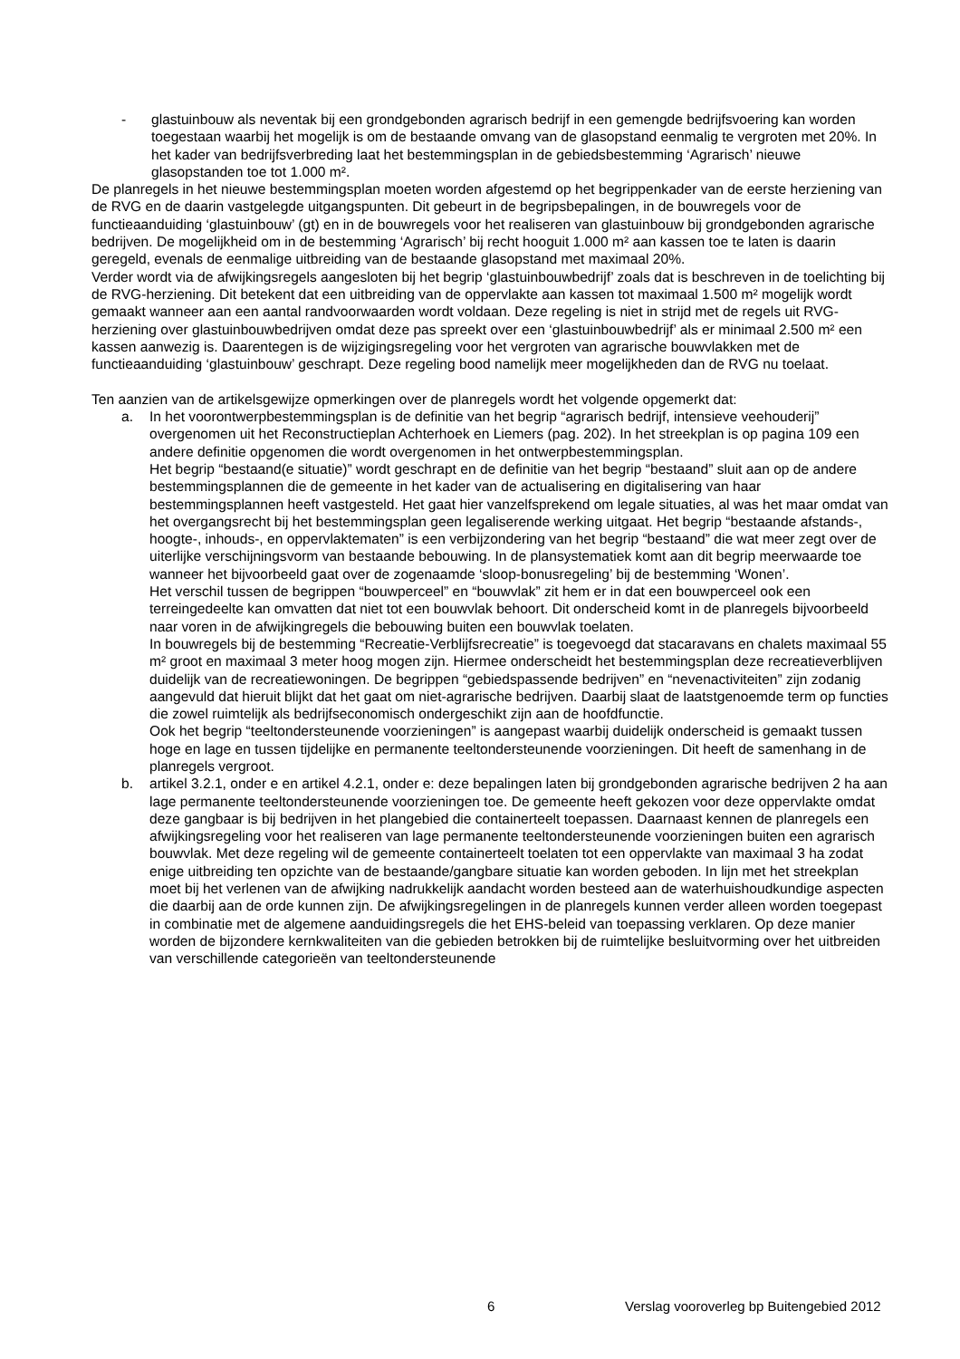- glastuinbouw als neventak bij een grondgebonden agrarisch bedrijf in een gemengde bedrijfsvoering kan worden toegestaan waarbij het mogelijk is om de bestaande omvang van de glasopstand eenmalig te vergroten met 20%. In het kader van bedrijfsverbreding laat het bestemmingsplan in de gebiedsbestemming ‘Agrarisch’ nieuwe glasopstanden toe tot 1.000 m².
De planregels in het nieuwe bestemmingsplan moeten worden afgestemd op het begrippenkader van de eerste herziening van de RVG en de daarin vastgelegde uitgangspunten. Dit gebeurt in de begripsbepalingen, in de bouwregels voor de functieaanduiding ‘glastuinbouw’ (gt) en in de bouwregels voor het realiseren van glastuinbouw bij grondgebonden agrarische bedrijven. De mogelijkheid om in de bestemming ‘Agrarisch’ bij recht hooguit 1.000 m² aan kassen toe te laten is daarin geregeld, evenals de eenmalige uitbreiding van de bestaande glasopstand met maximaal 20%.
Verder wordt via de afwijkingsregels aangesloten bij het begrip ‘glastuinbouwbedrijf’ zoals dat is beschreven in de toelichting bij de RVG-herziening. Dit betekent dat een uitbreiding van de oppervlakte aan kassen tot maximaal 1.500 m² mogelijk wordt gemaakt wanneer aan een aantal randvoorwaarden wordt voldaan. Deze regeling is niet in strijd met de regels uit RVG-herziening over glastuinbouwbedrijven omdat deze pas spreekt over een ‘glastuinbouwbedrijf’ als er minimaal 2.500 m² een kassen aanwezig is. Daarentegen is de wijzigingsregeling voor het vergroten van agrarische bouwvlakken met de functieaanduiding ‘glastuinbouw’ geschrapt. Deze regeling bood namelijk meer mogelijkheden dan de RVG nu toelaat.
Ten aanzien van de artikelsgewijze opmerkingen over de planregels wordt het volgende opgemerkt dat:
a. In het voorontwerpbestemmingsplan is de definitie van het begrip “agrarisch bedrijf, intensieve veehouderij” overgenomen uit het Reconstructieplan Achterhoek en Liemers (pag. 202). In het streekplan is op pagina 109 een andere definitie opgenomen die wordt overgenomen in het ontwerpbestemmingsplan.
Het begrip “bestaand(e situatie)” wordt geschrapt en de definitie van het begrip “bestaand” sluit aan op de andere bestemmingsplannen die de gemeente in het kader van de actualisering en digitalisering van haar bestemmingsplannen heeft vastgesteld. Het gaat hier vanzelfsprekend om legale situaties, al was het maar omdat van het overgangsrecht bij het bestemmingsplan geen legaliserende werking uitgaat. Het begrip “bestaande afstands-, hoogte-, inhouds-, en oppervlaktematen” is een verbijzondering van het begrip “bestaand” die wat meer zegt over de uiterlijke verschijningsvorm van bestaande bebouwing. In de plansystematiek komt aan dit begrip meerwaarde toe wanneer het bijvoorbeeld gaat over de zogenaamde ‘sloop-bonusregeling’ bij de bestemming ‘Wonen’.
Het verschil tussen de begrippen “bouwperceel” en “bouwvlak” zit hem er in dat een bouwperceel ook een terreingedeelte kan omvatten dat niet tot een bouwvlak behoort. Dit onderscheid komt in de planregels bijvoorbeeld naar voren in de afwijkingregels die bebouwing buiten een bouwvlak toelaten.
In bouwregels bij de bestemming “Recreatie-Verblijfsrecreatie” is toegevoegd dat stacaravans en chalets maximaal 55 m² groot en maximaal 3 meter hoog mogen zijn. Hiermee onderscheidt het bestemmingsplan deze recreatieverblijven duidelijk van de recreatiewoningen. De begrippen “gebiedspassende bedrijven” en “nevenactiviteiten” zijn zodanig aangevuld dat hieruit blijkt dat het gaat om niet-agrarische bedrijven. Daarbij slaat de laatstgenoemde term op functies die zowel ruimtelijk als bedrijfseconomisch ondergeschikt zijn aan de hoofdfunctie.
Ook het begrip “teeltondersteunende voorzieningen” is aangepast waarbij duidelijk onderscheid is gemaakt tussen hoge en lage en tussen tijdelijke en permanente teeltondersteunende voorzieningen. Dit heeft de samenhang in de planregels vergroot.
b. artikel 3.2.1, onder e en artikel 4.2.1, onder e: deze bepalingen laten bij grondgebonden agrarische bedrijven 2 ha aan lage permanente teeltondersteunende voorzieningen toe. De gemeente heeft gekozen voor deze oppervlakte omdat deze gangbaar is bij bedrijven in het plangebied die containerteelt toepassen. Daarnaast kennen de planregels een afwijkingsregeling voor het realiseren van lage permanente teeltondersteunende voorzieningen buiten een agrarisch bouwvlak. Met deze regeling wil de gemeente containerteelt toelaten tot een oppervlakte van maximaal 3 ha zodat enige uitbreiding ten opzichte van de bestaande/gangbare situatie kan worden geboden. In lijn met het streekplan moet bij het verlenen van de afwijking nadrukkelijk aandacht worden besteed aan de waterhuishoudkundige aspecten die daarbij aan de orde kunnen zijn. De afwijkingsregelingen in de planregels kunnen verder alleen worden toegepast in combinatie met de algemene aanduidingsregels die het EHS-beleid van toepassing verklaren. Op deze manier worden de bijzondere kernkwaliteiten van die gebieden betrokken bij de ruimtelijke besluitvorming over het uitbreiden van verschillende categorieën van teeltondersteunende
6 Verslag vooroverleg bp Buitengebied 2012